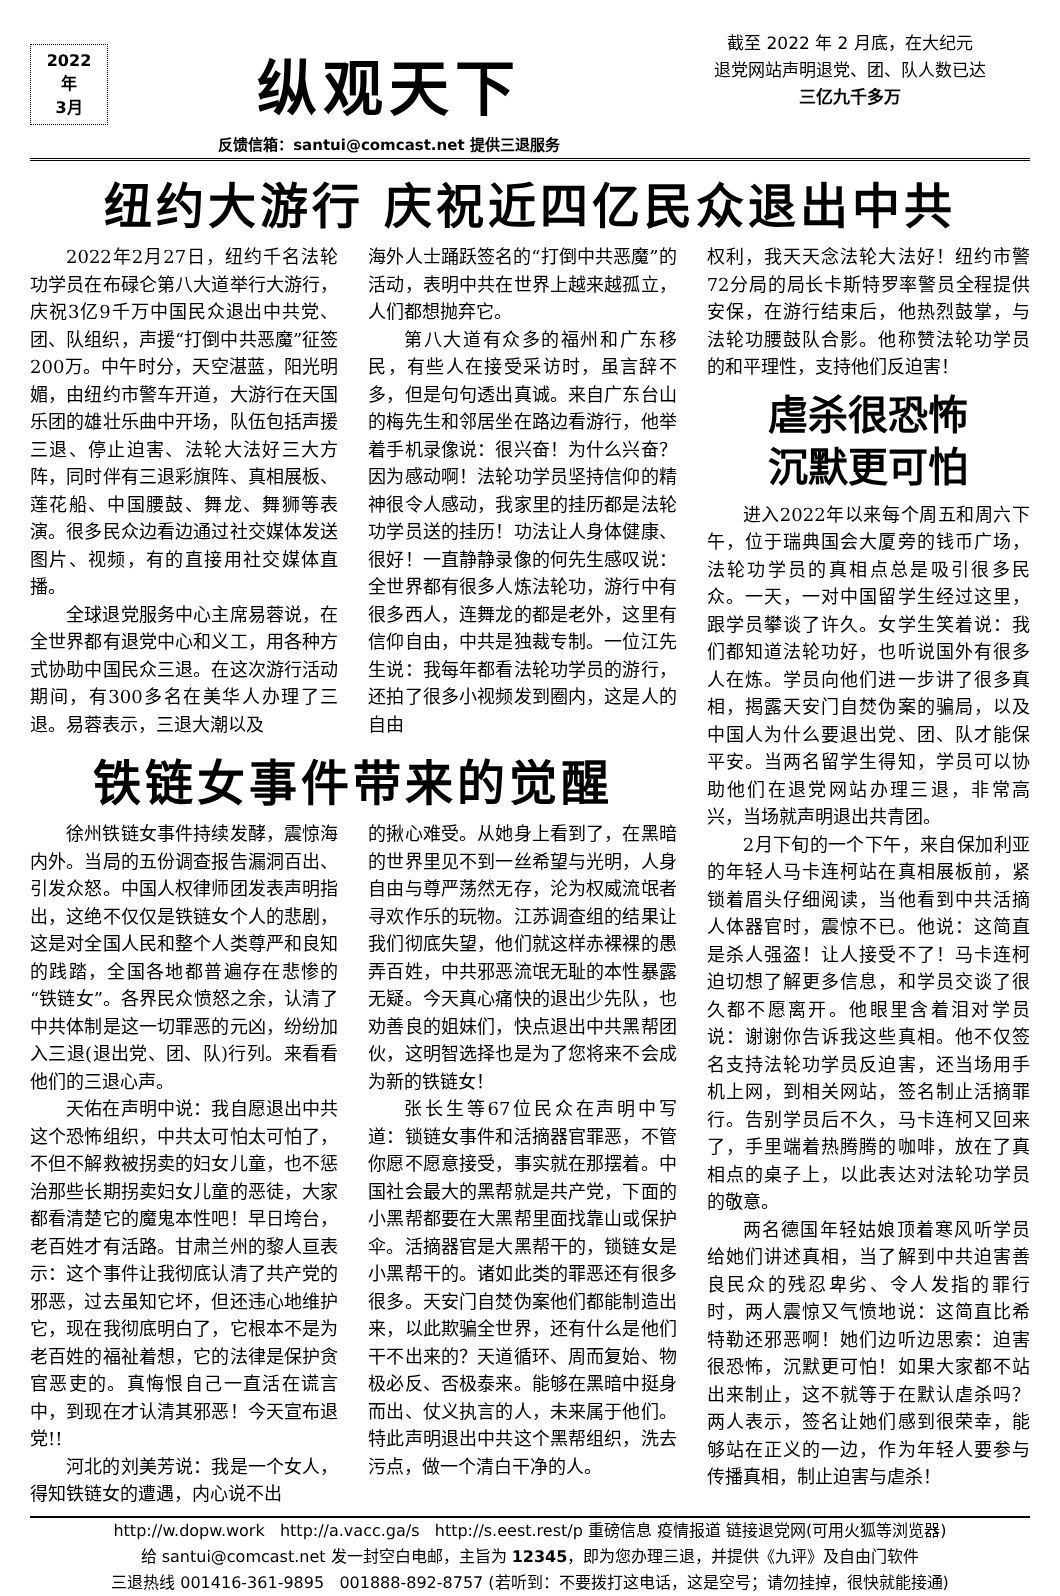2022年
3月
纵观天下
反馈信箱：santui@comcast.net 提供三退服务
截至 2022 年 2 月底，在大纪元
退党网站声明退党、团、队人数已达
三亿九千多万
纽约大游行 庆祝近四亿民众退出中共
2022年2月27日，纽约千名法轮功学员在布碌仑第八大道举行大游行，庆祝3亿9千万中国民众退出中共党、团、队组织，声援“打倒中共恶魔”征签200万。中午时分，天空湛蓝，阳光明媚，由纽约市警车开道，大游行在天国乐团的雄壮乐曲中开场，队伍包括声援三退、停止迫害、法轮大法好三大方阵，同时伴有三退彩旗阵、真相展板、莲花船、中国腰鼓、舞龙、舞狮等表演。很多民众边看边通过社交媒体发送图片、视频，有的直接用社交媒体直播。
全球退党服务中心主席易蓉说，在全世界都有退党中心和义工，用各种方式协助中国民众三退。在这次游行活动期间，有300多名在美华人办理了三退。易蓉表示，三退大潮以及
海外人士踊跃签名的“打倒中共恶魔”的活动，表明中共在世界上越来越孤立，人们都想抛弃它。
第八大道有众多的福州和广东移民，有些人在接受采访时，虽言辞不多，但是句句透出真诚。来自广东台山的梅先生和邻居坐在路边看游行，他举着手机录像说：很兴奋！为什么兴奋？因为感动啊！法轮功学员坚持信仰的精神很令人感动，我家里的挂历都是法轮功学员送的挂历！功法让人身体健康、很好！一直静静录像的何先生感叹说：全世界都有很多人炼法轮功，游行中有很多西人，连舞龙的都是老外，这里有信仰自由，中共是独裁专制。一位江先生说：我每年都看法轮功学员的游行，还拍了很多小视频发到圈内，这是人的自由
铁链女事件带来的觉醒
徐州铁链女事件持续发酵，震惊海内外。当局的五份调查报告漏洞百出、引发众怒。中国人权律师团发表声明指出，这绝不仅仅是铁链女个人的悲剧，这是对全国人民和整个人类尊严和良知的践踏，全国各地都普遍存在悲惨的“铁链女”。各界民众愤怒之余，认清了中共体制是这一切罪恶的元凶，纷纷加入三退(退出党、团、队)行列。来看看他们的三退心声。
天佑在声明中说：我自愿退出中共这个恐怖组织，中共太可怕太可怕了，不但不解救被拐卖的妇女儿童，也不惩治那些长期拐卖妇女儿童的恶徒，大家都看清楚它的魔鬼本性吧！早日垮台，老百姓才有活路。甘肃兰州的黎人亘表示：这个事件让我彻底认清了共产党的邪恶，过去虽知它坏，但还违心地维护它，现在我彻底明白了，它根本不是为老百姓的福祉着想，它的法律是保护贪官恶吏的。真悔恨自己一直活在谎言中，到现在才认清其邪恶！今天宣布退党!!
河北的刘美芳说：我是一个女人，得知铁链女的遭遇，内心说不出
的揪心难受。从她身上看到了，在黑暗的世界里见不到一丝希望与光明，人身自由与尊严荡然无存，沦为权威流氓者寻欢作乐的玩物。江苏调查组的结果让我们彻底失望，他们就这样赤裸裸的愚弄百姓，中共邪恶流氓无耻的本性暴露无疑。今天真心痛快的退出少先队，也劝善良的姐妹们，快点退出中共黑帮团伙，这明智选择也是为了您将来不会成为新的铁链女！
张长生等67位民众在声明中写道：锁链女事件和活摘器官罪恶，不管你愿不愿意接受，事实就在那摆着。中国社会最大的黑帮就是共产党，下面的小黑帮都要在大黑帮里面找靠山或保护伞。活摘器官是大黑帮干的，锁链女是小黑帮干的。诸如此类的罪恶还有很多很多。天安门自焚伪案他们都能制造出来，以此欺骗全世界，还有什么是他们干不出来的？天道循环、周而复始、物极必反、否极泰来。能够在黑暗中挺身而出、仗义执言的人，未来属于他们。特此声明退出中共这个黑帮组织，洗去污点，做一个清白干净的人。
权利，我天天念法轮大法好！纽约市警72分局的局长卡斯特罗率警员全程提供安保，在游行结束后，他热烈鼓掌，与法轮功腰鼓队合影。他称赞法轮功学员的和平理性，支持他们反迫害！
虐杀很恐怖
沉默更可怕
进入2022年以来每个周五和周六下午，位于瑞典国会大厦旁的钱币广场，法轮功学员的真相点总是吸引很多民众。一天，一对中国留学生经过这里，跟学员攀谈了许久。女学生笑着说：我们都知道法轮功好，也听说国外有很多人在炼。学员向他们进一步讲了很多真相，揭露天安门自焚伪案的骗局，以及中国人为什么要退出党、团、队才能保平安。当两名留学生得知，学员可以协助他们在退党网站办理三退，非常高兴，当场就声明退出共青团。
2月下旬的一个下午，来自保加利亚的年轻人马卡连柯站在真相展板前，紧锁着眉头仔细阅读，当他看到中共活摘人体器官时，震惊不已。他说：这简直是杀人强盗！让人接受不了！马卡连柯迫切想了解更多信息，和学员交谈了很久都不愿离开。他眼里含着泪对学员说：谢谢你告诉我这些真相。他不仅签名支持法轮功学员反迫害，还当场用手机上网，到相关网站，签名制止活摘罪行。告别学员后不久，马卡连柯又回来了，手里端着热腾腾的咖啡，放在了真相点的桌子上，以此表达对法轮功学员的敬意。
两名德国年轻姑娘顶着寒风听学员给她们讲述真相，当了解到中共迫害善良民众的残忍卑劣、令人发指的罪行时，两人震惊又气愤地说：这简直比希特勒还邪恶啊！她们边听边思索：迫害很恐怖，沉默更可怕！如果大家都不站出来制止，这不就等于在默认虐杀吗？两人表示，签名让她们感到很荣幸，能够站在正义的一边，作为年轻人要参与传播真相，制止迫害与虐杀！
http://w.dopw.work http://a.vacc.ga/s http://s.eest.rest/p 重磅信息 疫情报道 链接退党网(可用火狐等浏览器)
给 santui@comcast.net 发一封空白电邮，主旨为 12345，即为您办理三退，并提供《九评》及自由门软件
三退热线 001416-361-9895 001888-892-8757 (若听到：不要拨打这电话，这是空号；请勿挂掉，很快就能接通)